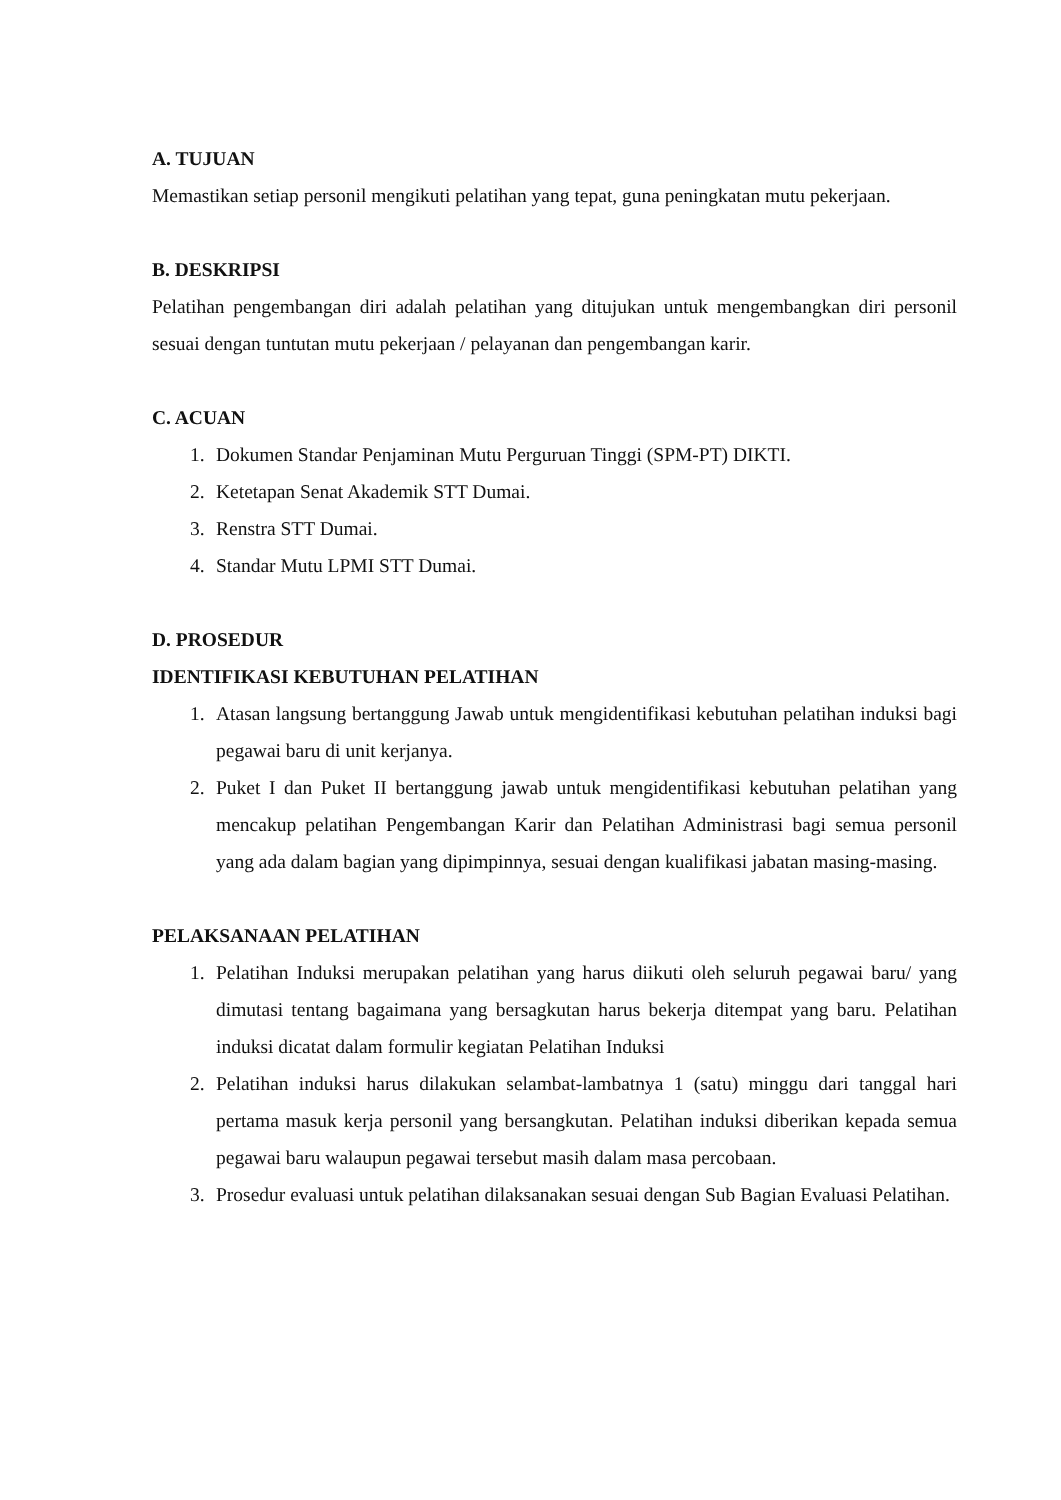A. TUJUAN
Memastikan setiap personil mengikuti pelatihan yang tepat, guna peningkatan mutu pekerjaan.
B. DESKRIPSI
Pelatihan pengembangan diri adalah pelatihan yang ditujukan untuk mengembangkan diri personil sesuai dengan tuntutan mutu pekerjaan / pelayanan dan pengembangan karir.
C. ACUAN
1. Dokumen Standar Penjaminan Mutu Perguruan Tinggi (SPM-PT) DIKTI.
2. Ketetapan Senat Akademik STT Dumai.
3. Renstra STT Dumai.
4. Standar Mutu LPMI STT Dumai.
D. PROSEDUR
IDENTIFIKASI KEBUTUHAN PELATIHAN
1. Atasan langsung bertanggung Jawab untuk mengidentifikasi kebutuhan pelatihan induksi bagi pegawai baru di unit kerjanya.
2. Puket I dan Puket II bertanggung jawab untuk mengidentifikasi kebutuhan pelatihan yang mencakup pelatihan Pengembangan Karir dan Pelatihan Administrasi bagi semua personil yang ada dalam bagian yang dipimpinnya, sesuai dengan kualifikasi jabatan masing-masing.
PELAKSANAAN PELATIHAN
1. Pelatihan Induksi merupakan pelatihan yang harus diikuti oleh seluruh pegawai baru/ yang dimutasi tentang bagaimana yang bersagkutan harus bekerja ditempat yang baru. Pelatihan induksi dicatat dalam formulir kegiatan Pelatihan Induksi
2. Pelatihan induksi harus dilakukan selambat-lambatnya 1 (satu) minggu dari tanggal hari pertama masuk kerja personil yang bersangkutan. Pelatihan induksi diberikan kepada semua pegawai baru walaupun pegawai tersebut masih dalam masa percobaan.
3. Prosedur evaluasi untuk pelatihan dilaksanakan sesuai dengan Sub Bagian Evaluasi Pelatihan.